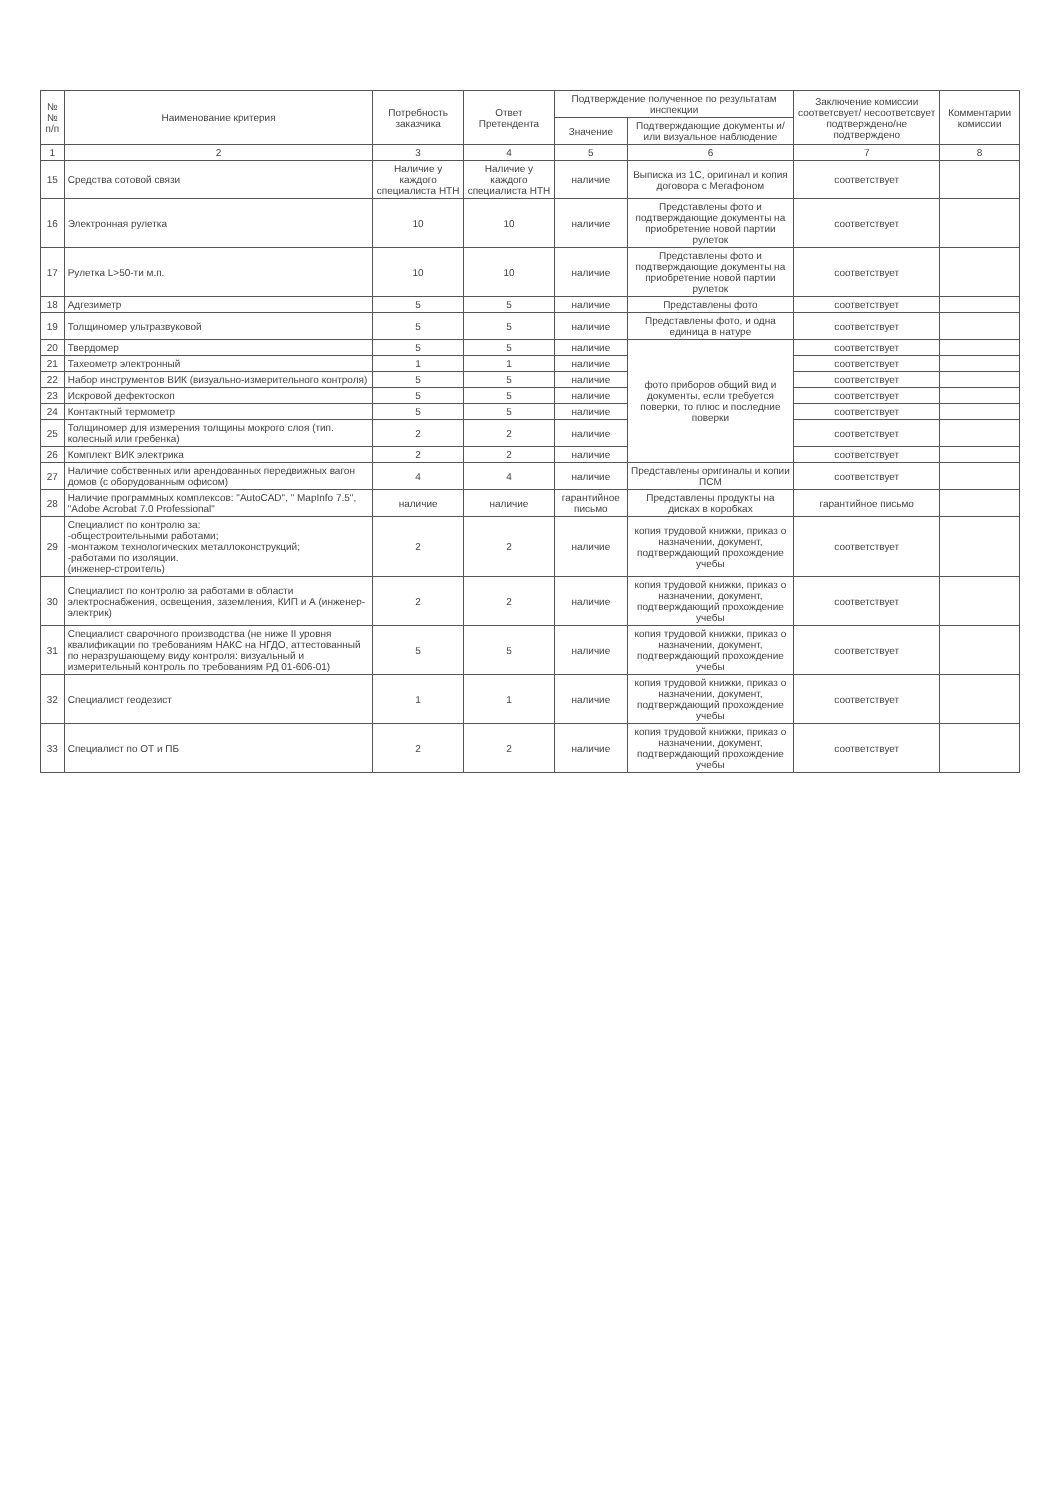| №№ п/п | Наименование критерия | Потребность заказчика | Ответ Претендента | Подтверждение полученное по результатам инспекции | | Заключение комиссии соответсвует/ несоответсвует подтверждено/не подтверждено | Комментарии комиссии |
| --- | --- | --- | --- | --- | --- | --- | --- |
| | | | | Значение | Подтверждающие документы и/или визуальное наблюдение | | |
| 1 | 2 | 3 | 4 | 5 | 6 | 7 | 8 |
| 15 | Средства сотовой связи | Наличие у каждого специалиста НТН | Наличие у каждого специалиста НТН | наличие | Выписка из 1С, оригинал и копия договора с Мегафоном | соответствует | |
| 16 | Электронная рулетка | 10 | 10 | наличие | Представлены фото и подтверждающие документы на приобретение новой партии рулеток | соответствует | |
| 17 | Рулетка L>50-ти м.п. | 10 | 10 | наличие | Представлены фото и подтверждающие документы на приобретение новой партии рулеток | соответствует | |
| 18 | Адгезиметр | 5 | 5 | наличие | Представлены фото | соответствует | |
| 19 | Толщиномер ультразвуковой | 5 | 5 | наличие | Представлены фото, и одна единица в натуре | соответствует | |
| 20 | Твердомер | 5 | 5 | наличие | фото приборов общий вид и документы, если требуется поверки, то плюс и последние поверки | соответствует | |
| 21 | Тахеометр электронный | 1 | 1 | наличие | | соответствует | |
| 22 | Набор инструментов ВИК (визуально-измерительного контроля) | 5 | 5 | наличие | | соответствует | |
| 23 | Искровой дефектоскоп | 5 | 5 | наличие | | соответствует | |
| 24 | Контактный термометр | 5 | 5 | наличие | | соответствует | |
| 25 | Толщиномер для измерения толщины мокрого слоя (тип. колесный или гребенка) | 2 | 2 | наличие | | соответствует | |
| 26 | Комплект ВИК электрика | 2 | 2 | наличие | | соответствует | |
| 27 | Наличие собственных или арендованных передвижных вагон домов (с оборудованным офисом) | 4 | 4 | наличие | Представлены оригиналы и копии ПСМ | соответствует | |
| 28 | Наличие программных комплексов: "AutoCAD", " MapInfo 7.5", "Adobe Acrobat 7.0 Professional" | наличие | наличие | гарантийное письмо | Представлены продукты на дисках в коробках | гарантийное письмо | |
| 29 | Специалист по контролю за: -общестроительными работами; -монтажом технологических металлоконструкций; -работами по изоляции. (инженер-строитель) | 2 | 2 | наличие | копия трудовой книжки, приказ о назначении, документ, подтверждающий прохождение учебы | соответствует | |
| 30 | Специалист по контролю за работами в области электроснабжения, освещения, заземления, КИП и А (инженер-электрик) | 2 | 2 | наличие | копия трудовой книжки, приказ о назначении, документ, подтверждающий прохождение учебы | соответствует | |
| 31 | Специалист сварочного производства (не ниже II уровня квалификации по требованиям НАКС на НГДО, аттестованный по неразрушающему виду контроля: визуальный и измерительный контроль по требованиям РД 01-606-01) | 5 | 5 | наличие | копия трудовой книжки, приказ о назначении, документ, подтверждающий прохождение учебы | соответствует | |
| 32 | Специалист геодезист | 1 | 1 | наличие | копия трудовой книжки, приказ о назначении, документ, подтверждающий прохождение учебы | соответствует | |
| 33 | Специалист по ОТ и ПБ | 2 | 2 | наличие | копия трудовой книжки, приказ о назначении, документ, подтверждающий прохождение учебы | соответствует | |